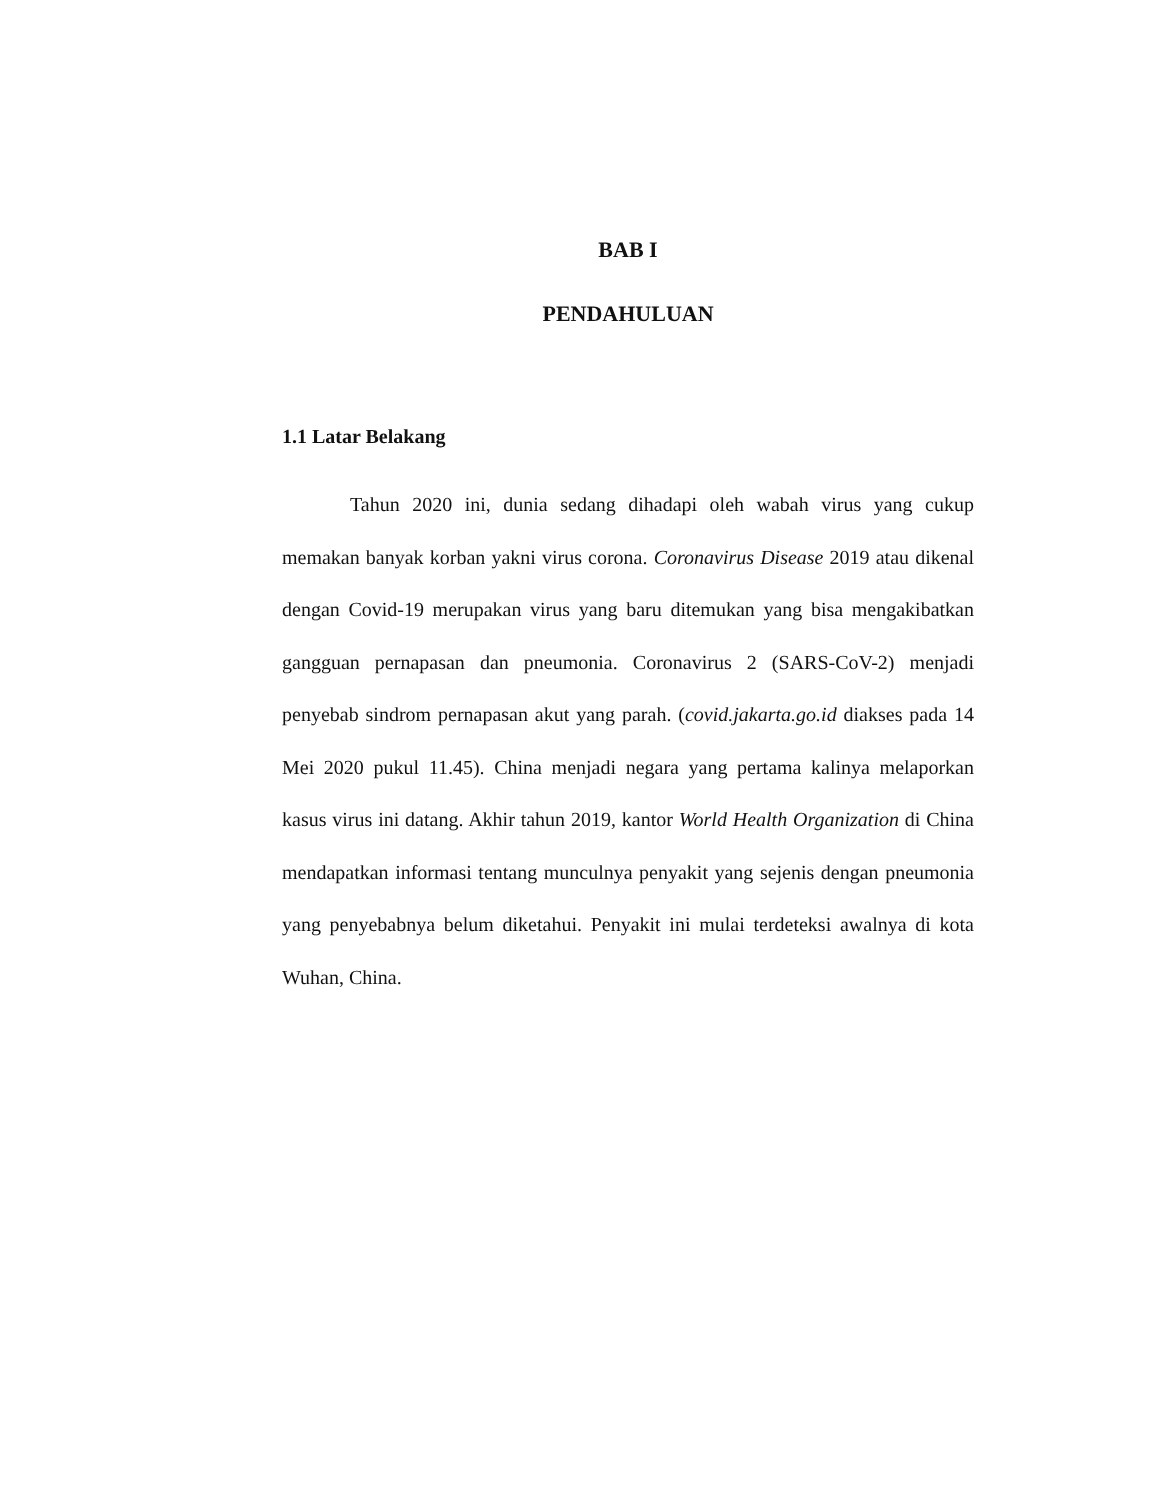BAB I
PENDAHULUAN
1.1 Latar Belakang
Tahun 2020 ini, dunia sedang dihadapi oleh wabah virus yang cukup memakan banyak korban yakni virus corona. Coronavirus Disease 2019 atau dikenal dengan Covid-19 merupakan virus yang baru ditemukan yang bisa mengakibatkan gangguan pernapasan dan pneumonia. Coronavirus 2 (SARS-CoV-2) menjadi penyebab sindrom pernapasan akut yang parah. (covid.jakarta.go.id diakses pada 14 Mei 2020 pukul 11.45). China menjadi negara yang pertama kalinya melaporkan kasus virus ini datang. Akhir tahun 2019, kantor World Health Organization di China mendapatkan informasi tentang munculnya penyakit yang sejenis dengan pneumonia yang penyebabnya belum diketahui. Penyakit ini mulai terdeteksi awalnya di kota Wuhan, China.